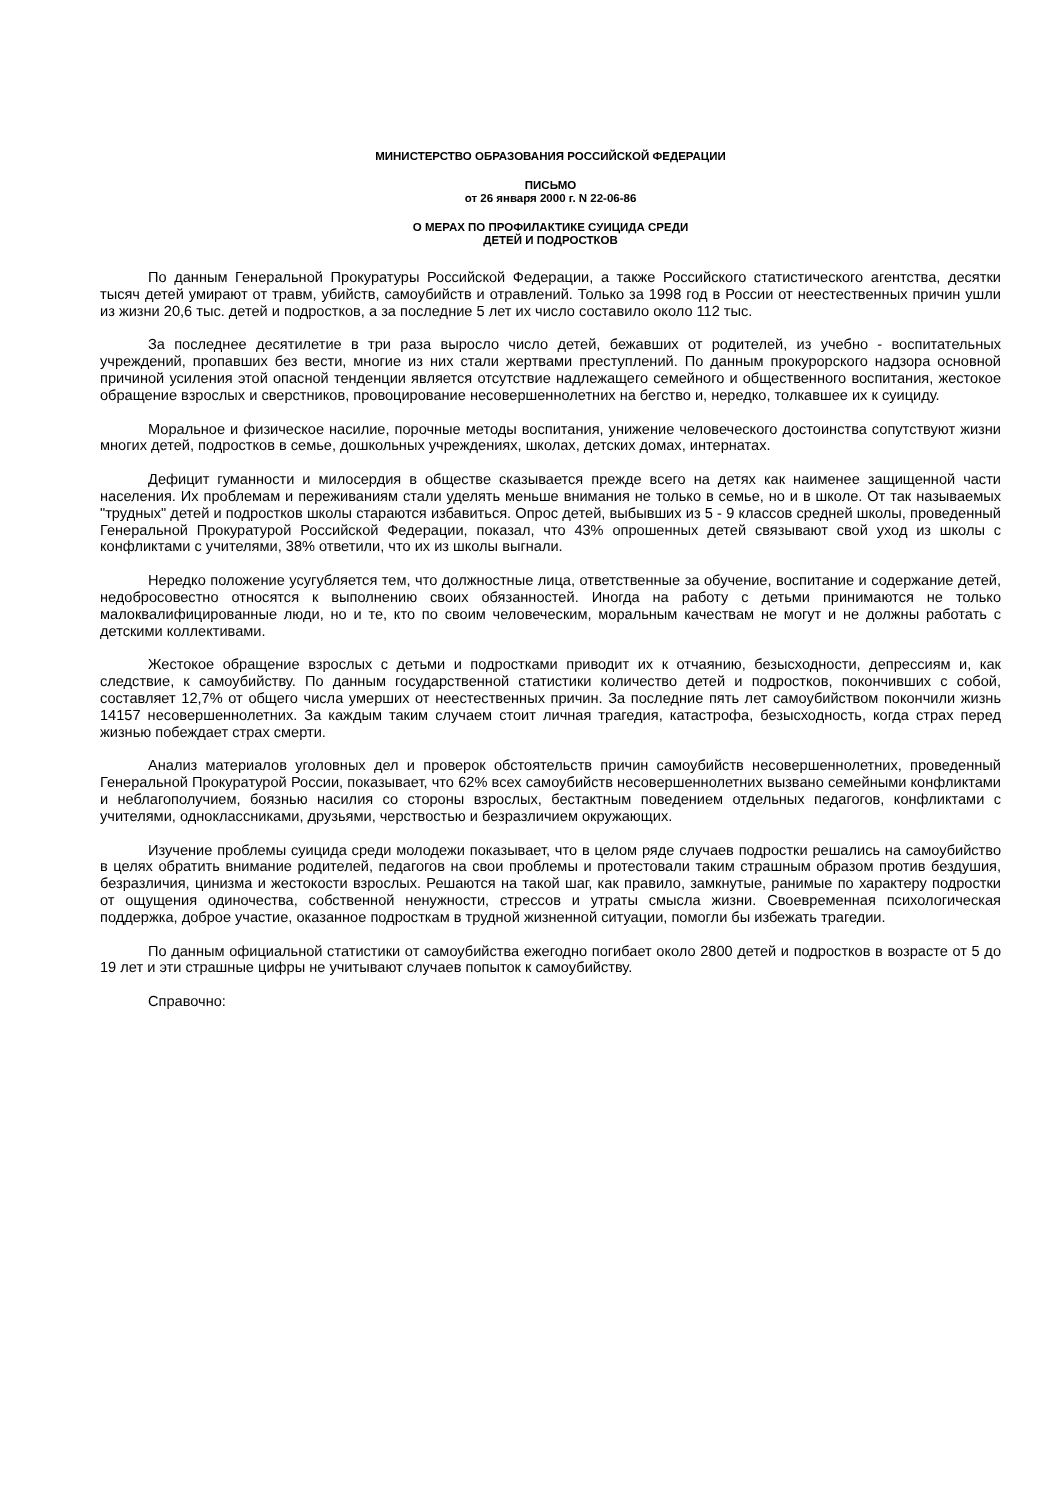МИНИСТЕРСТВО ОБРАЗОВАНИЯ РОССИЙСКОЙ ФЕДЕРАЦИИ
ПИСЬМО
от 26 января 2000 г. N 22-06-86
О МЕРАХ ПО ПРОФИЛАКТИКЕ СУИЦИДА СРЕДИ
ДЕТЕЙ И ПОДРОСТКОВ
По данным Генеральной Прокуратуры Российской Федерации, а также Российского статистического агентства, десятки тысяч детей умирают от травм, убийств, самоубийств и отравлений. Только за 1998 год в России от неестественных причин ушли из жизни 20,6 тыс. детей и подростков, а за последние 5 лет их число составило около 112 тыс.
За последнее десятилетие в три раза выросло число детей, бежавших от родителей, из учебно - воспитательных учреждений, пропавших без вести, многие из них стали жертвами преступлений. По данным прокурорского надзора основной причиной усиления этой опасной тенденции является отсутствие надлежащего семейного и общественного воспитания, жестокое обращение взрослых и сверстников, провоцирование несовершеннолетних на бегство и, нередко, толкавшее их к суициду.
Моральное и физическое насилие, порочные методы воспитания, унижение человеческого достоинства сопутствуют жизни многих детей, подростков в семье, дошкольных учреждениях, школах, детских домах, интернатах.
Дефицит гуманности и милосердия в обществе сказывается прежде всего на детях как наименее защищенной части населения. Их проблемам и переживаниям стали уделять меньше внимания не только в семье, но и в школе. От так называемых "трудных" детей и подростков школы стараются избавиться. Опрос детей, выбывших из 5 - 9 классов средней школы, проведенный Генеральной Прокуратурой Российской Федерации, показал, что 43% опрошенных детей связывают свой уход из школы с конфликтами с учителями, 38% ответили, что их из школы выгнали.
Нередко положение усугубляется тем, что должностные лица, ответственные за обучение, воспитание и содержание детей, недобросовестно относятся к выполнению своих обязанностей. Иногда на работу с детьми принимаются не только малоквалифицированные люди, но и те, кто по своим человеческим, моральным качествам не могут и не должны работать с детскими коллективами.
Жестокое обращение взрослых с детьми и подростками приводит их к отчаянию, безысходности, депрессиям и, как следствие, к самоубийству. По данным государственной статистики количество детей и подростков, покончивших с собой, составляет 12,7% от общего числа умерших от неестественных причин. За последние пять лет самоубийством покончили жизнь 14157 несовершеннолетних. За каждым таким случаем стоит личная трагедия, катастрофа, безысходность, когда страх перед жизнью побеждает страх смерти.
Анализ материалов уголовных дел и проверок обстоятельств причин самоубийств несовершеннолетних, проведенный Генеральной Прокуратурой России, показывает, что 62% всех самоубийств несовершеннолетних вызвано семейными конфликтами и неблагополучием, боязнью насилия со стороны взрослых, бестактным поведением отдельных педагогов, конфликтами с учителями, одноклассниками, друзьями, черствостью и безразличием окружающих.
Изучение проблемы суицида среди молодежи показывает, что в целом ряде случаев подростки решались на самоубийство в целях обратить внимание родителей, педагогов на свои проблемы и протестовали таким страшным образом против бездушия, безразличия, цинизма и жестокости взрослых. Решаются на такой шаг, как правило, замкнутые, ранимые по характеру подростки от ощущения одиночества, собственной ненужности, стрессов и утраты смысла жизни. Своевременная психологическая поддержка, доброе участие, оказанное подросткам в трудной жизненной ситуации, помогли бы избежать трагедии.
По данным официальной статистики от самоубийства ежегодно погибает около 2800 детей и подростков в возрасте от 5 до 19 лет и эти страшные цифры не учитывают случаев попыток к самоубийству.
Справочно: